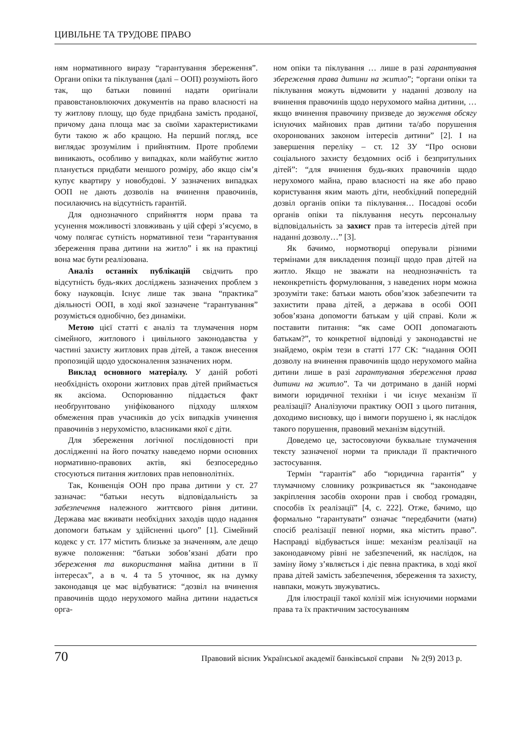ЦИВІЛЬНЕ ТА ТРУДОВЕ ПРАВО
ням нормативного виразу “гарантування збереження”. Органи опіки та піклування (далі – ООП) розуміють його так, що батьки повинні надати оригінали правовстановлюючих документів на право власності на ту житлову площу, що буде придбана замість проданої, причому дана площа має за своїми характеристиками бути такою ж або кращою. На перший погляд, все виглядає зрозумілим і прийнятним. Проте проблеми виникають, особливо у випадках, коли майбутнє житло планується придбати меншого розміру, або якщо сім’я купує квартиру у новобудові. У зазначених випадках ООП не дають дозволів на вчинення правочинів, посилаючись на відсутність гарантій.
Для однозначного сприйняття норм права та усунення можливості зловживань у цій сфері з’ясуємо, в чому полягає сутність нормативної тези “гарантування збереження права дитини на житло” і як на практиці вона має бути реалізована.
Аналіз останніх публікацій свідчить про відсутність будь-яких досліджень зазначених проблем з боку науковців. Існує лише так звана “практика” діяльності ООП, в ході якої зазначене “гарантування” розуміється однобічно, без динаміки.
Метою цієї статті є аналіз та тлумачення норм сімейного, житлового і цивільного законодавства у частині захисту житлових прав дітей, а також внесення пропозицій щодо удосконалення зазначених норм.
Виклад основного матеріалу. У даній роботі необхідність охорони житлових прав дітей приймається як аксіома. Оспорюванню піддається факт необґрунтовано уніфікованого підходу шляхом обмеження прав учасників до усіх випадків учинення правочинів з нерухомістю, власниками якої є діти.
Для збереження логічної послідовності при дослідженні на його початку наведемо норми основних нормативно-правових актів, які безпосередньо стосуються питання житлових прав неповнолітніх.
Так, Конвенція ООН про права дитини у ст. 27 зазначає: “батьки несуть відповідальність за забезпечення належного життєвого рівня дитини. Держава має вживати необхідних заходів щодо надання допомоги батькам у здійсненні цього” [1]. Сімейний кодекс у ст. 177 містить близьке за значенням, але дещо вужче положення: “батьки зобов’язані дбати про збереження та використання майна дитини в її інтересах”, а в ч. 4 та 5 уточнює, як на думку законодавця це має відбуватися: “дозвіл на вчинення правочинів щодо нерухомого майна дитини надається орга-
ном опіки та піклування … лише в разі гарантування збереження права дитини на житло”; “органи опіки та піклування можуть відмовити у наданні дозволу на вчинення правочинів щодо нерухомого майна дитини, … якщо вчинення правочину призведе до звуження обсягу існуючих майнових прав дитини та/або порушення охоронюваних законом інтересів дитини” [2]. І на завершення переліку – ст. 12 ЗУ “Про основи соціального захисту бездомних осіб і безпритульних дітей”: “для вчинення будь-яких правочинів щодо нерухомого майна, право власності на яке або право користування яким мають діти, необхідний попередній дозвіл органів опіки та піклування… Посадові особи органів опіки та піклування несуть персональну відповідальність за захист прав та інтересів дітей при наданні дозволу…” [3].
Як бачимо, нормотворці оперували різними термінами для викладення позиції щодо прав дітей на житло. Якщо не зважати на неоднозначність та неконкретність формулювання, з наведених норм можна зрозуміти таке: батьки мають обов’язок забезпечити та захистити права дітей, а держава в особі ООП зобов’язана допомогти батькам у цій справі. Коли ж поставити питання: “як саме ООП допомагають батькам?”, то конкретної відповіді у законодавстві не знайдемо, окрім тези в статті 177 СК: “надання ООП дозволу на вчинення правочинів щодо нерухомого майна дитини лише в разі гарантування збереження права дитини на житло”. Та чи дотримано в даній нормі вимоги юридичної техніки і чи існує механізм її реалізації? Аналізуючи практику ООП з цього питання, доходимо висновку, що і вимоги порушено і, як наслідок такого порушення, правовий механізм відсутній.
Доведемо це, застосовуючи буквальне тлумачення тексту зазначеної норми та приклади її практичного застосування.
Термін “гарантія” або “юридична гарантія” у тлумачному словнику розкривається як “законодавче закріплення засобів охорони прав і свобод громадян, способів їх реалізації” [4, с. 222]. Отже, бачимо, що формально “гарантувати” означає “передбачити (мати) спосіб реалізації певної норми, яка містить право”. Насправді відбувається інше: механізм реалізації на законодавчому рівні не забезпечений, як наслідок, на заміну йому з’являється і діє певна практика, в ході якої права дітей замість забезпечення, збереження та захисту, навпаки, можуть звужуватись.
Для ілюстрації такої колізії між існуючими нормами права та їх практичним застосуванням
70 Правовий вісник Української академії банківської справи № 2(9) 2013 р.